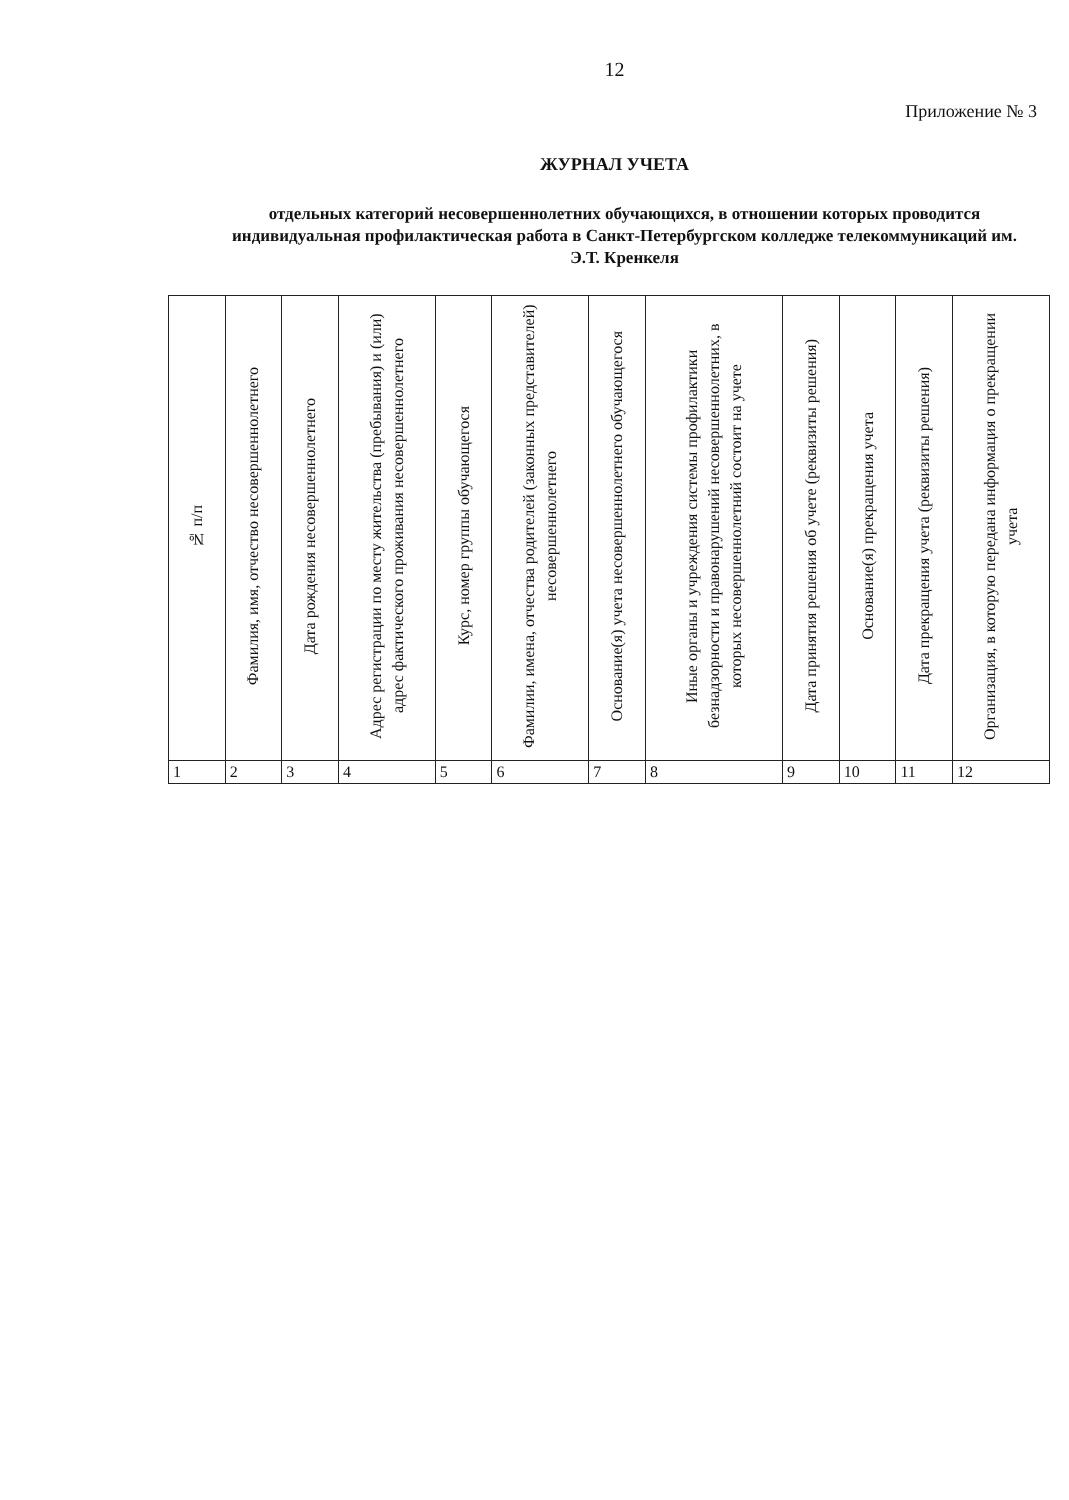12
Приложение № 3
ЖУРНАЛ УЧЕТА
отдельных категорий несовершеннолетних обучающихся, в отношении которых проводится индивидуальная профилактическая работа в Санкт-Петербургском колледже телекоммуникаций им. Э.Т. Кренкеля
| № п/п | Фамилия, имя, отчество несовершеннолетнего | Дата рождения несовершеннолетнего | Адрес регистрации по месту жительства (пребывания) и (или) адрес фактического проживания несовершеннолетнего | Курс, номер группы обучающегося | Фамилии, имена, отчества родителей (законных представителей) несовершеннолетнего | Основание(я) учета несовершеннолетнего обучающегося | Иные органы и учреждения системы профилактики безнадзорности и правонарушений несовершеннолетних, в которых несовершеннолетний состоит на учете | Дата принятия решения об учете (реквизиты решения) | Основание(я) прекращения учета | Дата прекращения учета (реквизиты решения) | Организация, в которую передана информация о прекращении учета |
| 1 | 2 | 3 | 4 | 5 | 6 | 7 | 8 | 9 | 10 | 11 | 12 |